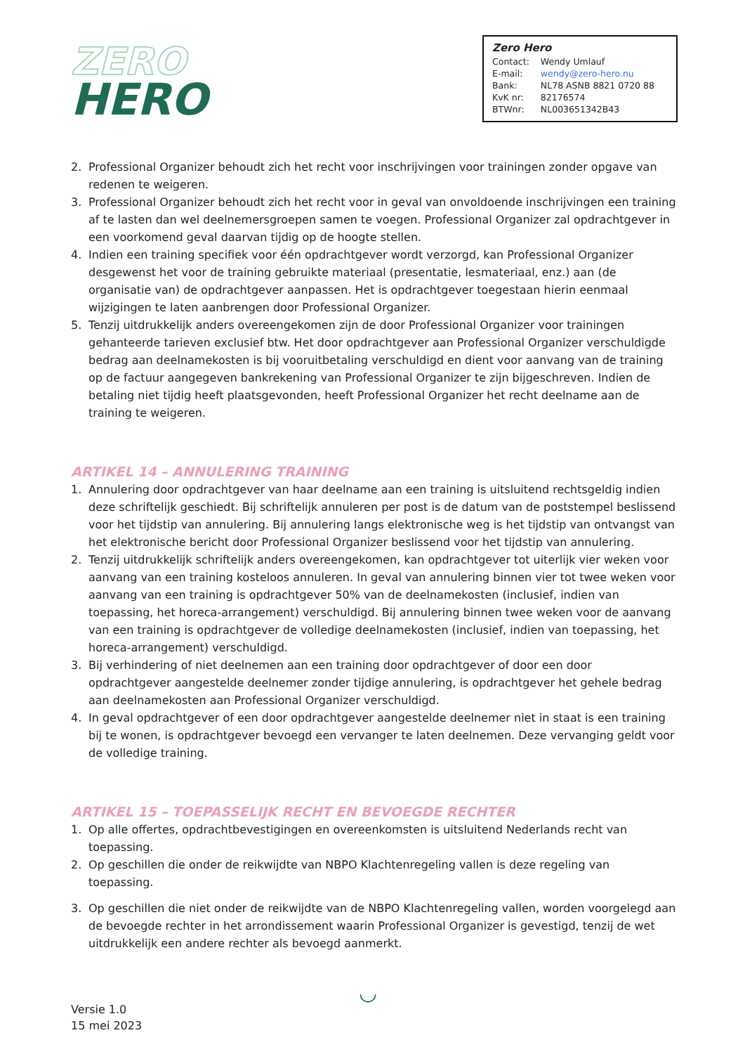ZERO
HERO
Zero Hero
| Contact: | Wendy Umlauf |
| E-mail: | wendy@zero-hero.nu |
| Bank: | NL78 ASNB 8821 0720 88 |
| KvK nr: | 82176574 |
| BTWnr: | NL003651342B43 |
2. Professional Organizer behoudt zich het recht voor inschrijvingen voor trainingen zonder opgave van redenen te weigeren.
3. Professional Organizer behoudt zich het recht voor in geval van onvoldoende inschrijvingen een training af te lasten dan wel deelnemersgroepen samen te voegen. Professional Organizer zal opdrachtgever in een voorkomend geval daarvan tijdig op de hoogte stellen.
4. Indien een training specifiek voor één opdrachtgever wordt verzorgd, kan Professional Organizer desgewenst het voor de training gebruikte materiaal (presentatie, lesmateriaal, enz.) aan (de organisatie van) de opdrachtgever aanpassen. Het is opdrachtgever toegestaan hierin eenmaal wijzigingen te laten aanbrengen door Professional Organizer.
5. Tenzij uitdrukkelijk anders overeengekomen zijn de door Professional Organizer voor trainingen gehanteerde tarieven exclusief btw. Het door opdrachtgever aan Professional Organizer verschuldigde bedrag aan deelnamekosten is bij vooruitbetaling verschuldigd en dient voor aanvang van de training op de factuur aangegeven bankrekening van Professional Organizer te zijn bijgeschreven. Indien de betaling niet tijdig heeft plaatsgevonden, heeft Professional Organizer het recht deelname aan de training te weigeren.
ARTIKEL 14 – ANNULERING TRAINING
1. Annulering door opdrachtgever van haar deelname aan een training is uitsluitend rechtsgeldig indien deze schriftelijk geschiedt. Bij schriftelijk annuleren per post is de datum van de poststempel beslissend voor het tijdstip van annulering. Bij annulering langs elektronische weg is het tijdstip van ontvangst van het elektronische bericht door Professional Organizer beslissend voor het tijdstip van annulering.
2. Tenzij uitdrukkelijk schriftelijk anders overeengekomen, kan opdrachtgever tot uiterlijk vier weken voor aanvang van een training kosteloos annuleren. In geval van annulering binnen vier tot twee weken voor aanvang van een training is opdrachtgever 50% van de deelnamekosten (inclusief, indien van toepassing, het horeca-arrangement) verschuldigd. Bij annulering binnen twee weken voor de aanvang van een training is opdrachtgever de volledige deelnamekosten (inclusief, indien van toepassing, het horeca-arrangement) verschuldigd.
3. Bij verhindering of niet deelnemen aan een training door opdrachtgever of door een door opdrachtgever aangestelde deelnemer zonder tijdige annulering, is opdrachtgever het gehele bedrag aan deelnamekosten aan Professional Organizer verschuldigd.
4. In geval opdrachtgever of een door opdrachtgever aangestelde deelnemer niet in staat is een training bij te wonen, is opdrachtgever bevoegd een vervanger te laten deelnemen. Deze vervanging geldt voor de volledige training.
ARTIKEL 15 – TOEPASSELIJK RECHT EN BEVOEGDE RECHTER
1. Op alle offertes, opdrachtbevestigingen en overeenkomsten is uitsluitend Nederlands recht van toepassing.
2. Op geschillen die onder de reikwijdte van NBPO Klachtenregeling vallen is deze regeling van toepassing.
3. Op geschillen die niet onder de reikwijdte van de NBPO Klachtenregeling vallen, worden voorgelegd aan de bevoegde rechter in het arrondissement waarin Professional Organizer is gevestigd, tenzij de wet uitdrukkelijk een andere rechter als bevoegd aanmerkt.
Versie 1.0
15 mei 2023
◡